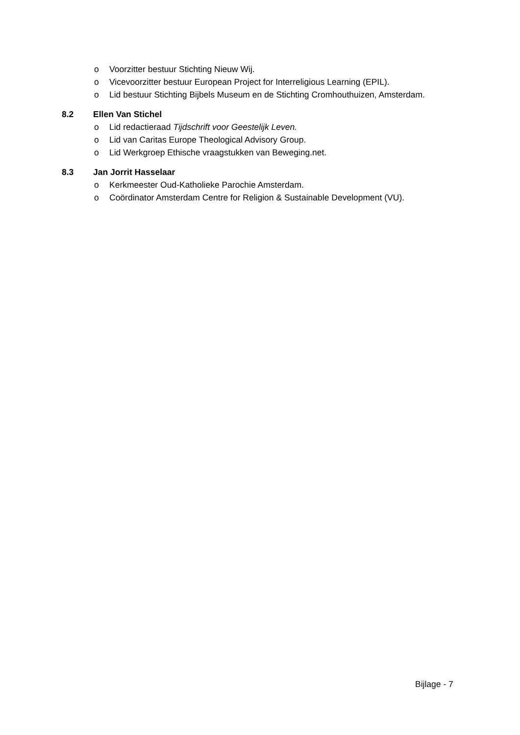o Voorzitter bestuur Stichting Nieuw Wij.
o Vicevoorzitter bestuur European Project for Interreligious Learning (EPIL).
o Lid bestuur Stichting Bijbels Museum en de Stichting Cromhouthuizen, Amsterdam.
8.2 Ellen Van Stichel
o Lid redactieraad Tijdschrift voor Geestelijk Leven.
o Lid van Caritas Europe Theological Advisory Group.
o Lid Werkgroep Ethische vraagstukken van Beweging.net.
8.3 Jan Jorrit Hasselaar
o Kerkmeester Oud-Katholieke Parochie Amsterdam.
o Coördinator Amsterdam Centre for Religion & Sustainable Development (VU).
Bijlage - 7